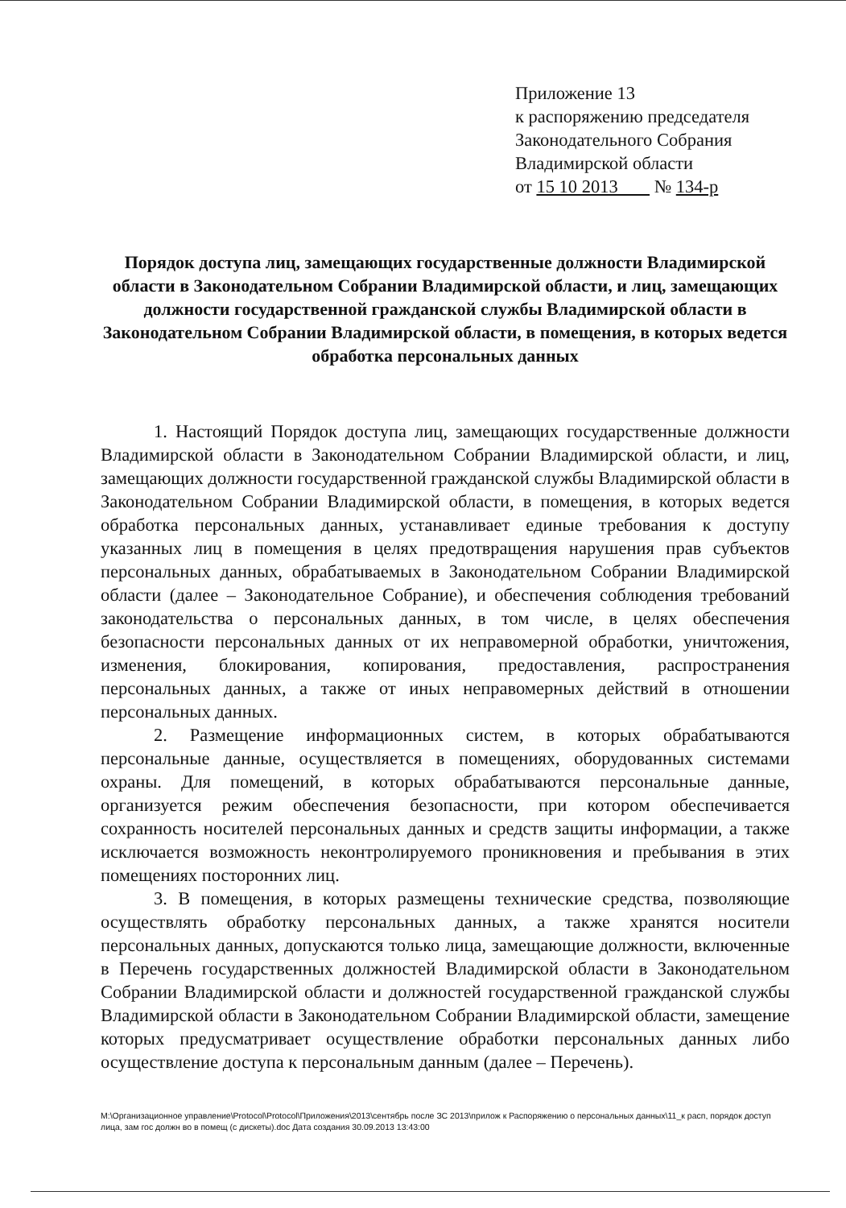Приложение 13
к распоряжению председателя
Законодательного Собрания
Владимирской области
от 15 10 2013 № 134-р
Порядок доступа лиц, замещающих государственные должности Владимирской области в Законодательном Собрании Владимирской области, и лиц, замещающих должности государственной гражданской службы Владимирской области в Законодательном Собрании Владимирской области, в помещения, в которых ведется обработка персональных данных
1. Настоящий Порядок доступа лиц, замещающих государственные должности Владимирской области в Законодательном Собрании Владимирской области, и лиц, замещающих должности государственной гражданской службы Владимирской области в Законодательном Собрании Владимирской области, в помещения, в которых ведется обработка персональных данных, устанавливает единые требования к доступу указанных лиц в помещения в целях предотвращения нарушения прав субъектов персональных данных, обрабатываемых в Законодательном Собрании Владимирской области (далее – Законодательное Собрание), и обеспечения соблюдения требований законодательства о персональных данных, в том числе, в целях обеспечения безопасности персональных данных от их неправомерной обработки, уничтожения, изменения, блокирования, копирования, предоставления, распространения персональных данных, а также от иных неправомерных действий в отношении персональных данных.
2. Размещение информационных систем, в которых обрабатываются персональные данные, осуществляется в помещениях, оборудованных системами охраны. Для помещений, в которых обрабатываются персональные данные, организуется режим обеспечения безопасности, при котором обеспечивается сохранность носителей персональных данных и средств защиты информации, а также исключается возможность неконтролируемого проникновения и пребывания в этих помещениях посторонних лиц.
3. В помещения, в которых размещены технические средства, позволяющие осуществлять обработку персональных данных, а также хранятся носители персональных данных, допускаются только лица, замещающие должности, включенные в Перечень государственных должностей Владимирской области в Законодательном Собрании Владимирской области и должностей государственной гражданской службы Владимирской области в Законодательном Собрании Владимирской области, замещение которых предусматривает осуществление обработки персональных данных либо осуществление доступа к персональным данным (далее – Перечень).
M:\Организационное управление\Protocol\Protocol\Приложения\2013\сентябрь после ЗС 2013\прилож к Распоряжению о персональных данных\11_к расп, порядок доступ лица, зам гос должн во в помещ (с дискеты).doc Дата создания 30.09.2013 13:43:00